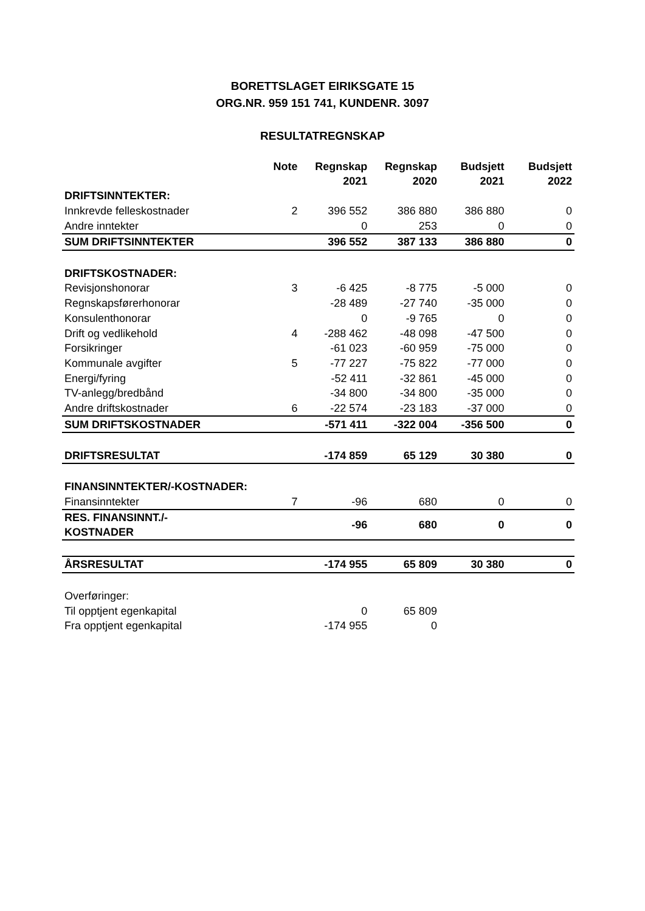BORETTSLAGET EIRIKSGATE 15
ORG.NR. 959 151 741, KUNDENR. 3097
RESULTATREGNSKAP
| | Note | Regnskap 2021 | Regnskap 2020 | Budsjett 2021 | Budsjett 2022 |
| --- | --- | --- | --- | --- | --- |
| DRIFTSINNTEKTER: | | | | | |
| Innkrevde felleskostnader | 2 | 396 552 | 386 880 | 386 880 | 0 |
| Andre inntekter | | 0 | 253 | 0 | 0 |
| SUM DRIFTSINNTEKTER | | 396 552 | 387 133 | 386 880 | 0 |
| DRIFTSKOSTNADER: | | | | | |
| Revisjonshonorar | 3 | -6 425 | -8 775 | -5 000 | 0 |
| Regnskapsførerhonorar | | -28 489 | -27 740 | -35 000 | 0 |
| Konsulenthonorar | | 0 | -9 765 | 0 | 0 |
| Drift og vedlikehold | 4 | -288 462 | -48 098 | -47 500 | 0 |
| Forsikringer | | -61 023 | -60 959 | -75 000 | 0 |
| Kommunale avgifter | 5 | -77 227 | -75 822 | -77 000 | 0 |
| Energi/fyring | | -52 411 | -32 861 | -45 000 | 0 |
| TV-anlegg/bredbånd | | -34 800 | -34 800 | -35 000 | 0 |
| Andre driftskostnader | 6 | -22 574 | -23 183 | -37 000 | 0 |
| SUM DRIFTSKOSTNADER | | -571 411 | -322 004 | -356 500 | 0 |
| DRIFTSRESULTAT | | -174 859 | 65 129 | 30 380 | 0 |
| FINANSINNTEKTER/-KOSTNADER: | | | | | |
| Finansinntekter | 7 | -96 | 680 | 0 | 0 |
| RES. FINANSINNT./-KOSTNADER | | -96 | 680 | 0 | 0 |
| ÅRSRESULTAT | | -174 955 | 65 809 | 30 380 | 0 |
| Overføringer: | | | | | |
| Til opptjent egenkapital | | 0 | 65 809 | | |
| Fra opptjent egenkapital | | -174 955 | 0 | | |